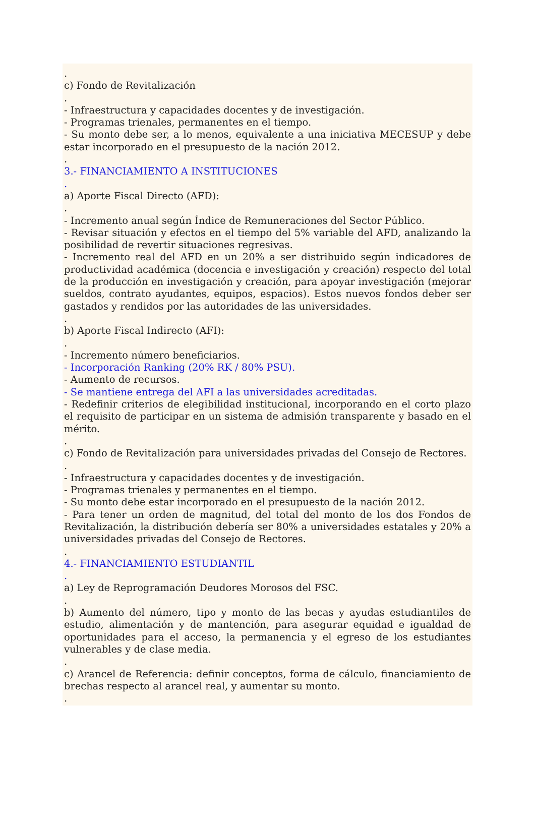.
c) Fondo de Revitalización
.
- Infraestructura y capacidades docentes y de investigación.
- Programas trienales, permanentes en el tiempo.
- Su monto debe ser, a lo menos, equivalente a una iniciativa MECESUP y debe estar incorporado en el presupuesto de la nación 2012.
.
3.- FINANCIAMIENTO A INSTITUCIONES
.
a) Aporte Fiscal Directo (AFD):
.
- Incremento anual según Índice de Remuneraciones del Sector Público.
- Revisar situación y efectos en el tiempo del 5% variable del AFD, analizando la posibilidad de revertir situaciones regresivas.
- Incremento real del AFD en un 20% a ser distribuido según indicadores de productividad académica (docencia e investigación y creación) respecto del total de la producción en investigación y creación, para apoyar investigación (mejorar sueldos, contrato ayudantes, equipos, espacios). Estos nuevos fondos deber ser gastados y rendidos por las autoridades de las universidades.
.
b) Aporte Fiscal Indirecto (AFI):
.
- Incremento número beneficiarios.
- Incorporación Ranking (20% RK / 80% PSU).
- Aumento de recursos.
- Se mantiene entrega del AFI a las universidades acreditadas.
- Redefinir criterios de elegibilidad institucional, incorporando en el corto plazo el requisito de participar en un sistema de admisión transparente y basado en el mérito.
.
c) Fondo de Revitalización para universidades privadas del Consejo de Rectores.
.
- Infraestructura y capacidades docentes y de investigación.
- Programas trienales y permanentes en el tiempo.
- Su monto debe estar incorporado en el presupuesto de la nación 2012.
- Para tener un orden de magnitud, del total del monto de los dos Fondos de Revitalización, la distribución debería ser 80% a universidades estatales y 20% a universidades privadas del Consejo de Rectores.
.
4.- FINANCIAMIENTO ESTUDIANTIL
.
a) Ley de Reprogramación Deudores Morosos del FSC.
.
b) Aumento del número, tipo y monto de las becas y ayudas estudiantiles de estudio, alimentación y de mantención, para asegurar equidad e igualdad de oportunidades para el acceso, la permanencia y el egreso de los estudiantes vulnerables y de clase media.
.
c) Arancel de Referencia: definir conceptos, forma de cálculo, financiamiento de brechas respecto al arancel real, y aumentar su monto.
.